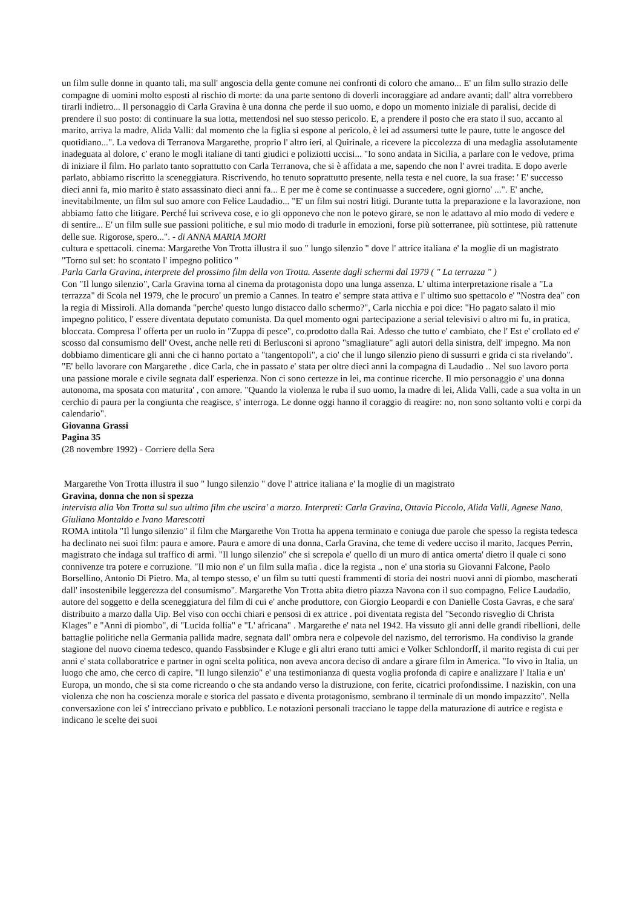un film sulle donne in quanto tali, ma sull' angoscia della gente comune nei confronti di coloro che amano... E' un film sullo strazio delle compagne di uomini molto esposti al rischio di morte: da una parte sentono di doverli incoraggiare ad andare avanti; dall' altra vorrebbero tirarli indietro... Il personaggio di Carla Gravina è una donna che perde il suo uomo, e dopo un momento iniziale di paralisi, decide di prendere il suo posto: di continuare la sua lotta, mettendosi nel suo stesso pericolo. E, a prendere il posto che era stato il suo, accanto al marito, arriva la madre, Alida Valli: dal momento che la figlia si espone al pericolo, è lei ad assumersi tutte le paure, tutte le angosce del quotidiano...". La vedova di Terranova Margarethe, proprio l' altro ieri, al Quirinale, a ricevere la piccolezza di una medaglia assolutamente inadeguata al dolore, c' erano le mogli italiane di tanti giudici e poliziotti uccisi... "Io sono andata in Sicilia, a parlare con le vedove, prima di iniziare il film. Ho parlato tanto soprattutto con Carla Terranova, che si è affidata a me, sapendo che non l' avrei tradita. E dopo averle parlato, abbiamo riscritto la sceneggiatura. Riscrivendo, ho tenuto soprattutto presente, nella testa e nel cuore, la sua frase: ' E' successo dieci anni fa, mio marito è stato assassinato dieci anni fa... E per me è come se continuasse a succedere, ogni giorno' ...". E' anche, inevitabilmente, un film sul suo amore con Felice Laudadio... "E' un film sui nostri litigi. Durante tutta la preparazione e la lavorazione, non abbiamo fatto che litigare. Perché lui scriveva cose, e io gli opponevo che non le potevo girare, se non le adattavo al mio modo di vedere e di sentire... E' un film sulle sue passioni politiche, e sul mio modo di tradurle in emozioni, forse più sotterranee, più sottintese, più rattenute delle sue. Rigorose, spero...". - di ANNA MARIA MORI
cultura e spettacoli. cinema: Margarethe Von Trotta illustra il suo " lungo silenzio " dove l' attrice italiana e' la moglie di un magistrato
"Torno sul set: ho scontato l' impegno politico "
Parla Carla Gravina, interprete del prossimo film della von Trotta. Assente dagli schermi dal 1979 ( " La terrazza " )
Con "Il lungo silenzio", Carla Gravina torna al cinema da protagonista dopo una lunga assenza. L' ultima interpretazione risale a "La terrazza" di Scola nel 1979, che le procuro' un premio a Cannes. In teatro e' sempre stata attiva e l' ultimo suo spettacolo e' "Nostra dea" con la regia di Missiroli. Alla domanda "perche' questo lungo distacco dallo schermo?", Carla nicchia e poi dice: "Ho pagato salato il mio impegno politico, l' essere diventata deputato comunista. Da quel momento ogni partecipazione a serial televisivi o altro mi fu, in pratica, bloccata. Compresa l' offerta per un ruolo in "Zuppa di pesce", co.prodotto dalla Rai. Adesso che tutto e' cambiato, che l' Est e' crollato ed e' scosso dal consumismo dell' Ovest, anche nelle reti di Berlusconi si aprono "smagliature" agli autori della sinistra, dell' impegno. Ma non dobbiamo dimenticare gli anni che ci hanno portato a "tangentopoli", a cio' che il lungo silenzio pieno di sussurri e grida ci sta rivelando". "E' bello lavorare con Margarethe . dice Carla, che in passato e' stata per oltre dieci anni la compagna di Laudadio .. Nel suo lavoro porta una passione morale e civile segnata dall' esperienza. Non ci sono certezze in lei, ma continue ricerche. Il mio personaggio e' una donna autonoma, ma sposata con maturita' , con amore. "Quando la violenza le ruba il suo uomo, la madre di lei, Alida Valli, cade a sua volta in un cerchio di paura per la congiunta che reagisce, s' interroga. Le donne oggi hanno il coraggio di reagire: no, non sono soltanto volti e corpi da calendario".
Giovanna Grassi
Pagina 35
(28 novembre 1992) - Corriere della Sera
Margarethe Von Trotta illustra il suo " lungo silenzio " dove l' attrice italiana e' la moglie di un magistrato
Gravina, donna che non si spezza
intervista alla Von Trotta sul suo ultimo film che uscira' a marzo. Interpreti: Carla Gravina, Ottavia Piccolo, Alida Valli, Agnese Nano, Giuliano Montaldo e Ivano Marescotti
ROMA intitola "Il lungo silenzio" il film che Margarethe Von Trotta ha appena terminato e coniuga due parole che spesso la regista tedesca ha declinato nei suoi film: paura e amore. Paura e amore di una donna, Carla Gravina, che teme di vedere ucciso il marito, Jacques Perrin, magistrato che indaga sul traffico di armi. "Il lungo silenzio" che si screpola e' quello di un muro di antica omerta' dietro il quale ci sono connivenze tra potere e corruzione. "Il mio non e' un film sulla mafia . dice la regista ., non e' una storia su Giovanni Falcone, Paolo Borsellino, Antonio Di Pietro. Ma, al tempo stesso, e' un film su tutti questi frammenti di storia dei nostri nuovi anni di piombo, mascherati dall' insostenibile leggerezza del consumismo". Margarethe Von Trotta abita dietro piazza Navona con il suo compagno, Felice Laudadio, autore del soggetto e della sceneggiatura del film di cui e' anche produttore, con Giorgio Leopardi e con Danielle Costa Gavras, e che sara' distribuito a marzo dalla Uip. Bel viso con occhi chiari e pensosi di ex attrice . poi diventata regista del "Secondo risveglio di Christa Klages" e "Anni di piombo", di "Lucida follia" e "L' africana" . Margarethe e' nata nel 1942. Ha vissuto gli anni delle grandi ribellioni, delle battaglie politiche nella Germania pallida madre, segnata dall' ombra nera e colpevole del nazismo, del terrorismo. Ha condiviso la grande stagione del nuovo cinema tedesco, quando Fassbsinder e Kluge e gli altri erano tutti amici e Volker Schlondorff, il marito regista di cui per anni e' stata collaboratrice e partner in ogni scelta politica, non aveva ancora deciso di andare a girare film in America. "Io vivo in Italia, un luogo che amo, che cerco di capire. "Il lungo silenzio" e' una testimonianza di questa voglia profonda di capire e analizzare l' Italia e un' Europa, un mondo, che si sta come ricreando o che sta andando verso la distruzione, con ferite, cicatrici profondissime. I naziskin, con una violenza che non ha coscienza morale e storica del passato e diventa protagonismo, sembrano il terminale di un mondo impazzito". Nella conversazione con lei s' intrecciano privato e pubblico. Le notazioni personali tracciano le tappe della maturazione di autrice e regista e indicano le scelte dei suoi